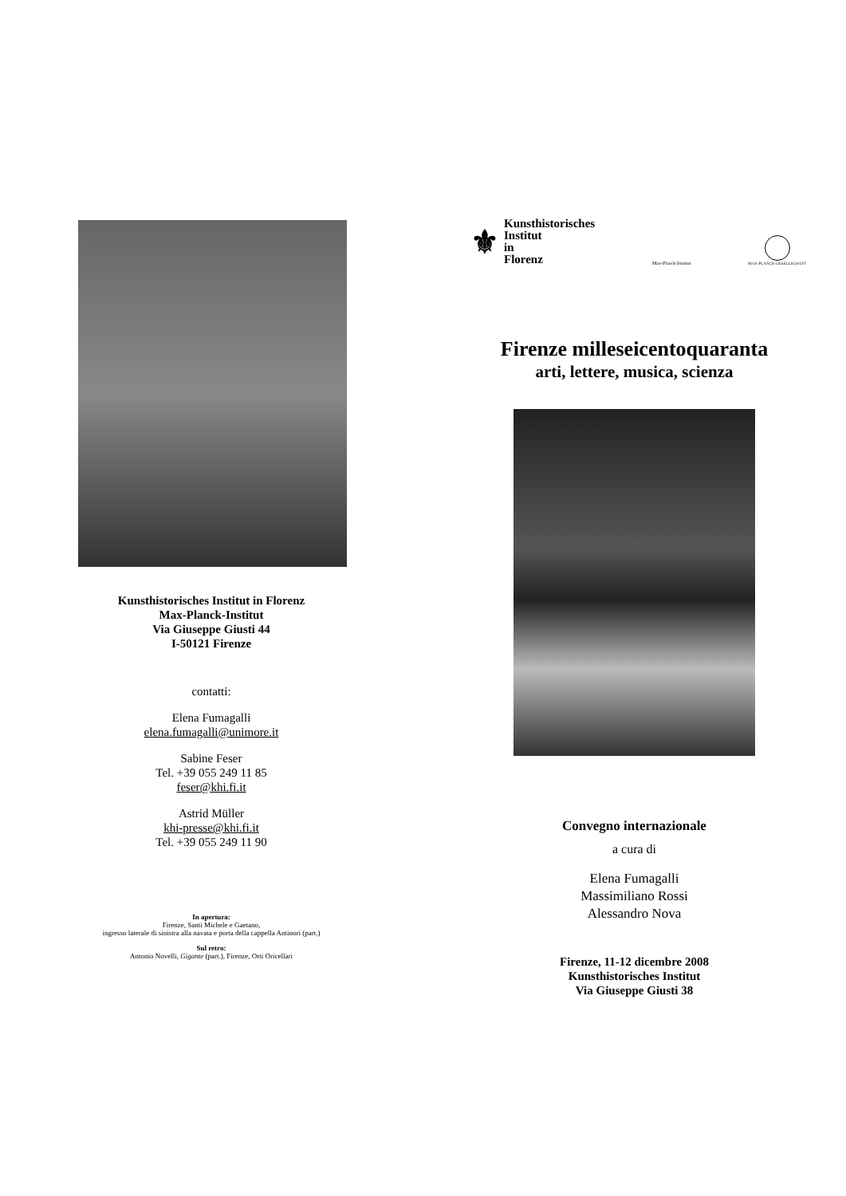Kunsthistorisches Institut in Florenz
Max-Planck-Institut
Via Giuseppe Giusti 44
I-50121 Firenze
contatti:
Elena Fumagalli
elena.fumagalli@unimore.it
Sabine Feser
Tel. +39 055 249 11 85
feser@khi.fi.it
Astrid Müller
khi-presse@khi.fi.it
Tel. +39 055 249 11 90
In apertura:
Firenze, Santi Michele e Gaetano,
ingresso laterale di sinistra alla navata e porta della cappella Antinori (part.)
Sul retro:
Antonio Novelli, Gigante (part.), Firenze, Orti Oricellari
⚜ Kunsthistorisches
Institut
in
Florenz
Max-Planck-Institut
MAX-PLANCK-GESELLSCHAFT
Firenze milleseicentoquaranta
arti, lettere, musica, scienza
Convegno internazionale
a cura di
Elena Fumagalli
Massimiliano Rossi
Alessandro Nova
Firenze, 11-12 dicembre 2008
Kunsthistorisches Institut
Via Giuseppe Giusti 38